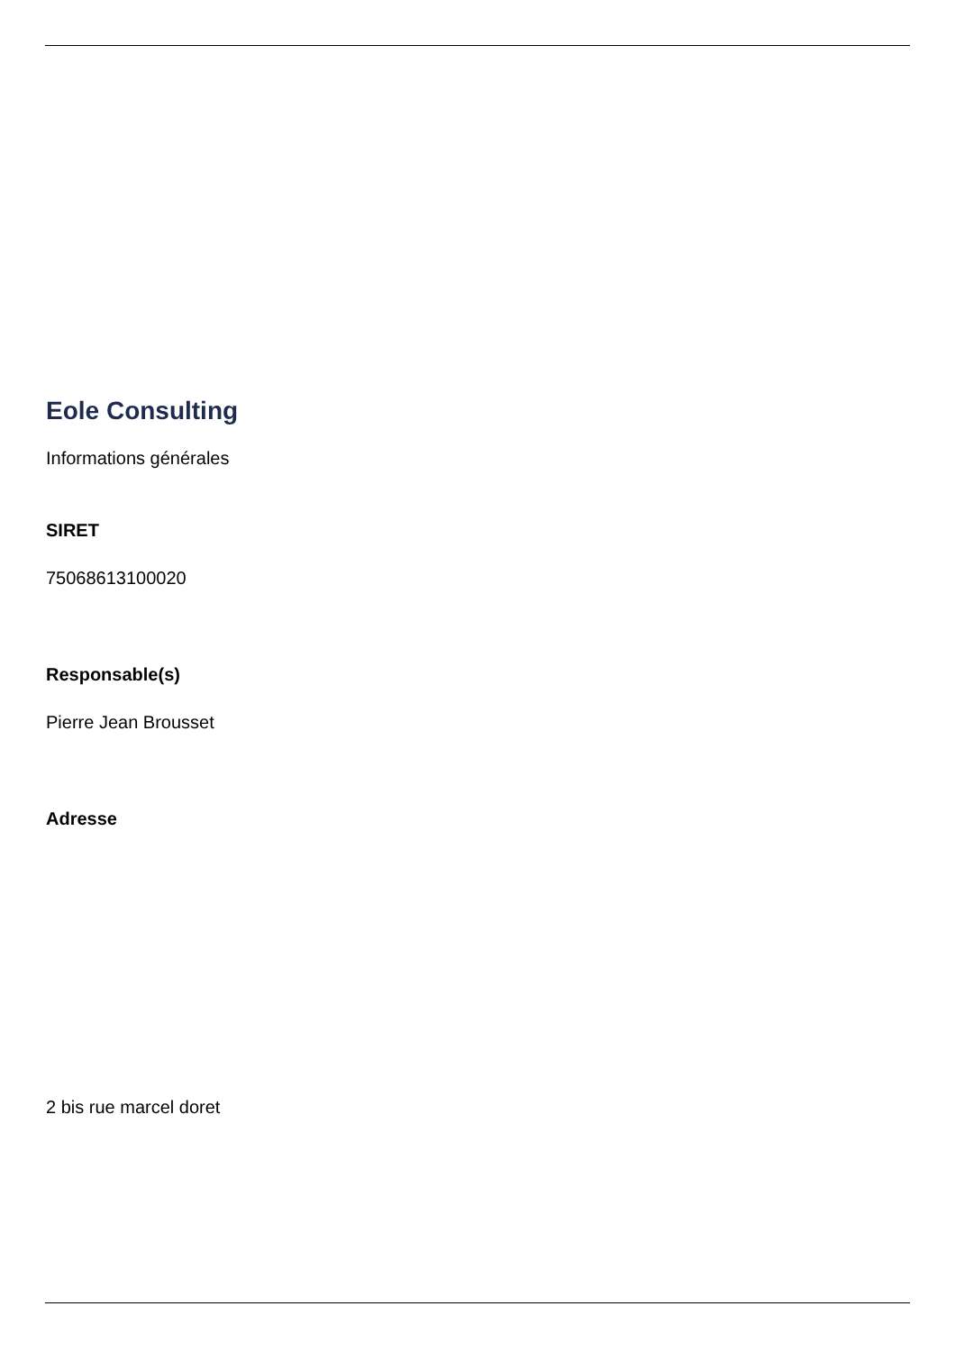Eole Consulting
Informations générales
SIRET
75068613100020
Responsable(s)
Pierre Jean Brousset
Adresse
2 bis rue marcel doret